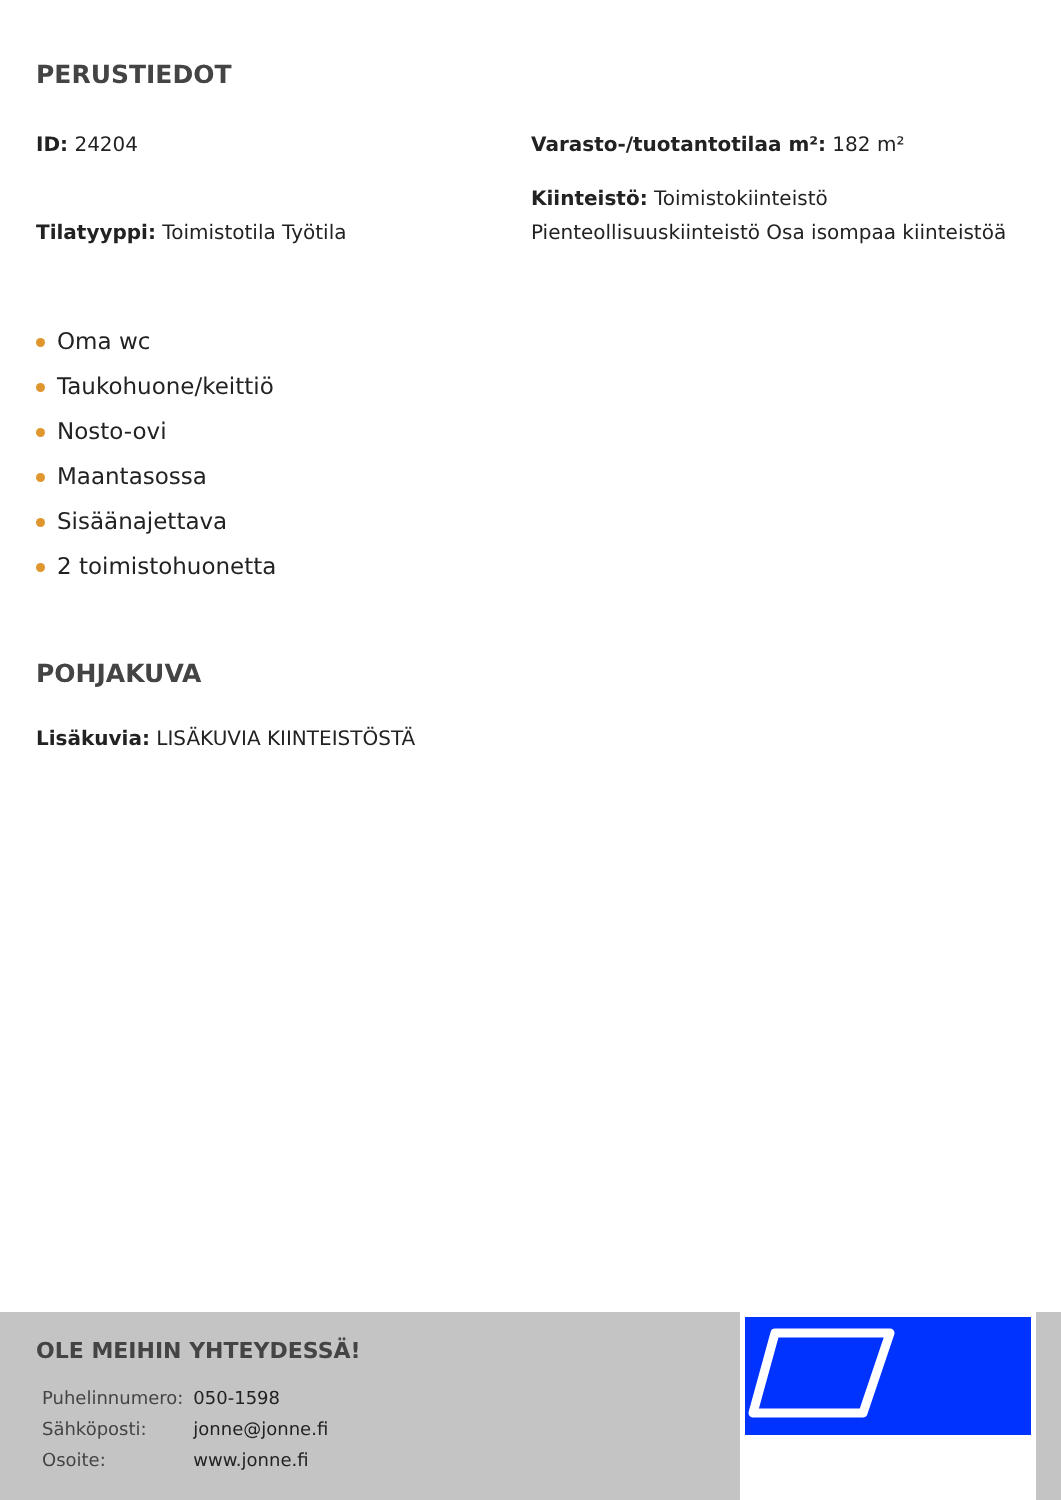PERUSTIEDOT
ID: 24204
Varasto-/tuotantotilaa m²: 182 m²
Tilatyyppi: Toimistotila Työtila
Kiinteistö: Toimistokiinteistö Pienteollisuuskiinteistö Osa isompaa kiinteistöä
Oma wc
Taukohuone/keittiö
Nosto-ovi
Maantasossa
Sisäänajettava
2 toimistohuonetta
POHJAKUVA
Lisäkuvia: LISÄKUVIA KIINTEISTÖSTÄ
OLE MEIHIN YHTEYDESSÄ!
| Puhelinnumero: | 050-1598 |
| Sähköposti: | jonne@jonne.fi |
| Osoite: | www.jonne.fi |